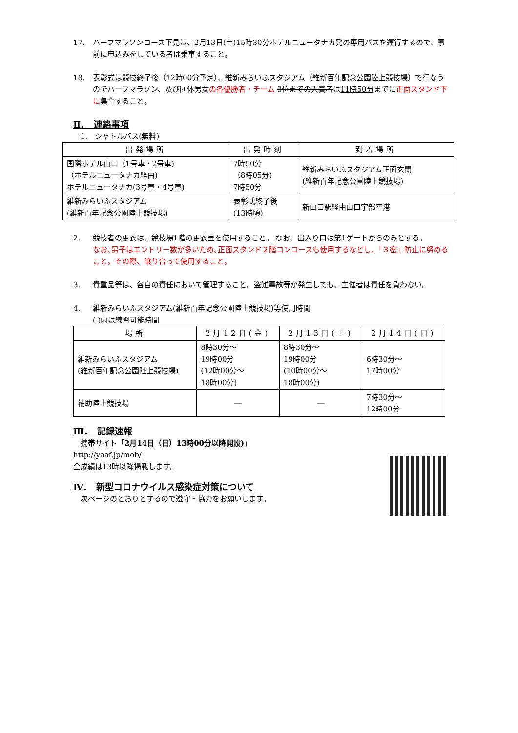17. ハーフマラソンコース下見は、2月13日(土)15時30分ホテルニュータナカ発の専用バスを運行するので、事前に申込みをしている者は乗車すること。
18. 表彰式は競技終了後（12時00分予定）、維新みらいふスタジアム（維新百年記念公園陸上競技場）で行なうのでハーフマラソン、及び団体男女の各優勝者・チーム 3位までの入賞者は11時50分までに正面スタンド下に集合すること。
Ⅱ．　連絡事項
　1.　シャトルバス(無料)
| 出発場所 | 出発時刻 | 到着場所 |
| --- | --- | --- |
| 国際ホテル山口（1号車・2号車) （ホテルニュータナカ経由) ホテルニュータナカ(3号車・4号車) | 7時50分 （8時05分) 7時50分 | 維新みらいふスタジアム正面玄関 (維新百年記念公園陸上競技場) |
| 維新みらいふスタジアム (維新百年記念公園陸上競技場) | 表彰式終了後 (13時頃) | 新山口駅経由山口宇部空港 |
2. 競技者の更衣は、競技場1階の更衣室を使用すること。 なお、出入り口は第1ゲートからのみとする。
なお､男子はエントリー数が多いため､正面スタンド２階コンコースも使用するなどし､「３密」防止に努めること。その際、譲り合って使用すること。
3. 貴重品等は、各自の責任において管理すること。盗難事故等が発生しても、主催者は責任を負わない。
4. 維新みらいふスタジアム(維新百年記念公園陸上競技場)等使用時間
( )内は練習可能時間
| 場所 | 2月12日(金) | 2月13日(土) | 2月14日(日) |
| --- | --- | --- | --- |
| 維新みらいふスタジアム (維新百年記念公園陸上競技場) | 8時30分～ 19時00分 (12時00分～ 18時00分) | 8時30分～ 19時00分 (10時00分～ 18時00分) | 6時30分～ 17時00分 |
| 補助陸上競技場 | ― | ― | 7時30分～ 12時00分 |
Ⅲ．　記録速報
　携帯サイト「2月14日（日）13時00分以降開設)」
http://yaaf.jp/mob/
全成績は13時以降掲載します。
Ⅳ．　新型コロナウイルス感染症対策について
　次ページのとおりとするので遵守・協力をお願いします。